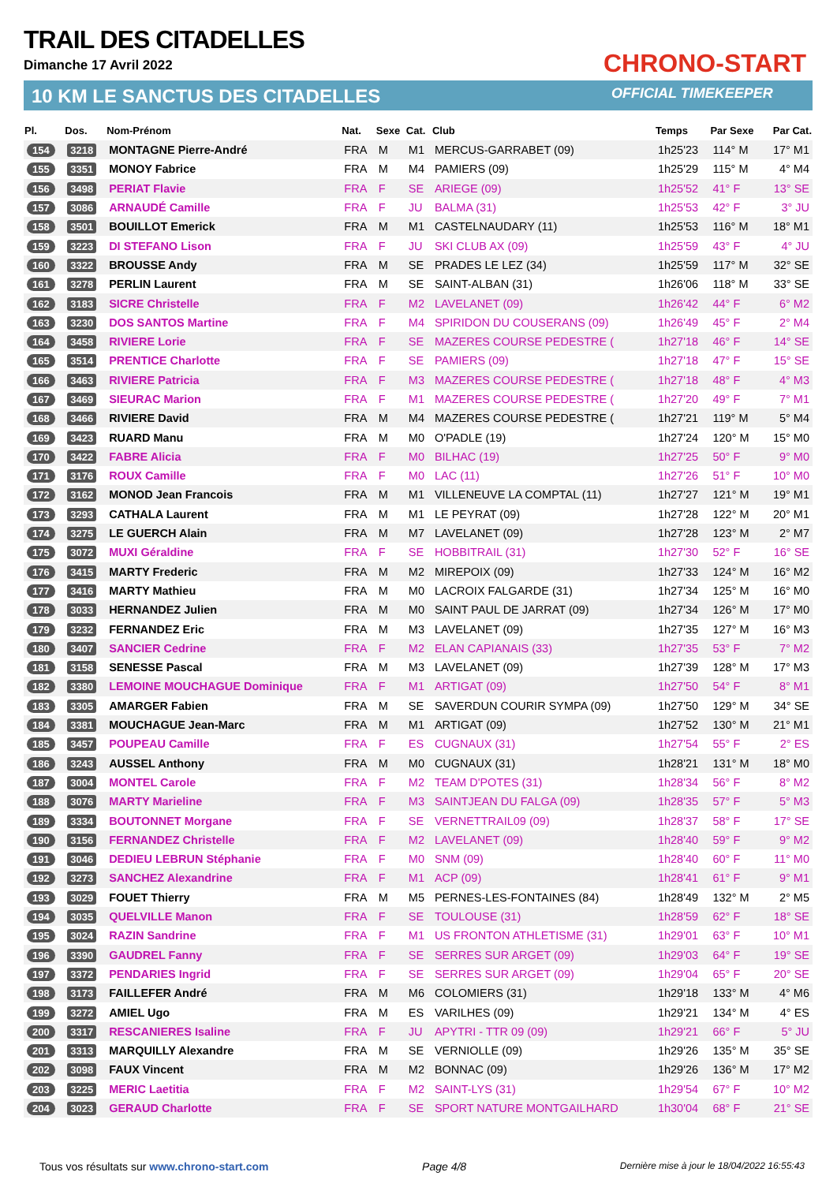TRAIL DES CITADELLES
Dimanche 17 Avril 2022
10 KM LE SANCTUS DES CITADELLES
CHRONO-START
OFFICIAL TIMEKEEPER
| Pl. | Dos. | Nom-Prénom | Nat. | Sexe | Cat. | Club | Temps | Par Sexe | Par Cat. |
| --- | --- | --- | --- | --- | --- | --- | --- | --- | --- |
| 154 | 3218 | MONTAGNE Pierre-André | FRA | M | M1 | MERCUS-GARRABET (09) | 1h25'23 | 114° M | 17° M1 |
| 155 | 3351 | MONOY Fabrice | FRA | M | M4 | PAMIERS (09) | 1h25'29 | 115° M | 4° M4 |
| 156 | 3498 | PERIAT Flavie | FRA | F | SE | ARIEGE (09) | 1h25'52 | 41° F | 13° SE |
| 157 | 3086 | ARNAUDÉ Camille | FRA | F | JU | BALMA (31) | 1h25'53 | 42° F | 3° JU |
| 158 | 3501 | BOUILLOT Emerick | FRA | M | M1 | CASTELNAUDARY (11) | 1h25'53 | 116° M | 18° M1 |
| 159 | 3223 | DI STEFANO Lison | FRA | F | JU | SKI CLUB AX (09) | 1h25'59 | 43° F | 4° JU |
| 160 | 3322 | BROUSSE Andy | FRA | M | SE | PRADES LE LEZ (34) | 1h25'59 | 117° M | 32° SE |
| 161 | 3278 | PERLIN Laurent | FRA | M | SE | SAINT-ALBAN (31) | 1h26'06 | 118° M | 33° SE |
| 162 | 3183 | SICRE Christelle | FRA | F | M2 | LAVELANET (09) | 1h26'42 | 44° F | 6° M2 |
| 163 | 3230 | DOS SANTOS Martine | FRA | F | M4 | SPIRIDON DU COUSERANS (09) | 1h26'49 | 45° F | 2° M4 |
| 164 | 3458 | RIVIERE Lorie | FRA | F | SE | MAZERES COURSE PEDESTRE ( | 1h27'18 | 46° F | 14° SE |
| 165 | 3514 | PRENTICE Charlotte | FRA | F | SE | PAMIERS (09) | 1h27'18 | 47° F | 15° SE |
| 166 | 3463 | RIVIERE Patricia | FRA | F | M3 | MAZERES COURSE PEDESTRE ( | 1h27'18 | 48° F | 4° M3 |
| 167 | 3469 | SIEURAC Marion | FRA | F | M1 | MAZERES COURSE PEDESTRE ( | 1h27'20 | 49° F | 7° M1 |
| 168 | 3466 | RIVIERE David | FRA | M | M4 | MAZERES COURSE PEDESTRE ( | 1h27'21 | 119° M | 5° M4 |
| 169 | 3423 | RUARD Manu | FRA | M | M0 | O'PADLE (19) | 1h27'24 | 120° M | 15° M0 |
| 170 | 3422 | FABRE Alicia | FRA | F | M0 | BILHAC (19) | 1h27'25 | 50° F | 9° M0 |
| 171 | 3176 | ROUX Camille | FRA | F | M0 | LAC (11) | 1h27'26 | 51° F | 10° M0 |
| 172 | 3162 | MONOD Jean Francois | FRA | M | M1 | VILLENEUVE LA COMPTAL (11) | 1h27'27 | 121° M | 19° M1 |
| 173 | 3293 | CATHALA Laurent | FRA | M | M1 | LE PEYRAT (09) | 1h27'28 | 122° M | 20° M1 |
| 174 | 3275 | LE GUERCH Alain | FRA | M | M7 | LAVELANET (09) | 1h27'28 | 123° M | 2° M7 |
| 175 | 3072 | MUXI Géraldine | FRA | F | SE | HOBBITRAIL (31) | 1h27'30 | 52° F | 16° SE |
| 176 | 3415 | MARTY Frederic | FRA | M | M2 | MIREPOIX (09) | 1h27'33 | 124° M | 16° M2 |
| 177 | 3416 | MARTY Mathieu | FRA | M | M0 | LACROIX FALGARDE (31) | 1h27'34 | 125° M | 16° M0 |
| 178 | 3033 | HERNANDEZ Julien | FRA | M | M0 | SAINT PAUL DE JARRAT (09) | 1h27'34 | 126° M | 17° M0 |
| 179 | 3232 | FERNANDEZ Eric | FRA | M | M3 | LAVELANET (09) | 1h27'35 | 127° M | 16° M3 |
| 180 | 3407 | SANCIER Cedrine | FRA | F | M2 | ELAN CAPIANAIS (33) | 1h27'35 | 53° F | 7° M2 |
| 181 | 3158 | SENESSE Pascal | FRA | M | M3 | LAVELANET (09) | 1h27'39 | 128° M | 17° M3 |
| 182 | 3380 | LEMOINE MOUCHAGUE Dominique | FRA | F | M1 | ARTIGAT (09) | 1h27'50 | 54° F | 8° M1 |
| 183 | 3305 | AMARGER Fabien | FRA | M | SE | SAVERDUN COURIR SYMPA (09) | 1h27'50 | 129° M | 34° SE |
| 184 | 3381 | MOUCHAGUE Jean-Marc | FRA | M | M1 | ARTIGAT (09) | 1h27'52 | 130° M | 21° M1 |
| 185 | 3457 | POUPEAU Camille | FRA | F | ES | CUGNAUX (31) | 1h27'54 | 55° F | 2° ES |
| 186 | 3243 | AUSSEL Anthony | FRA | M | M0 | CUGNAUX (31) | 1h28'21 | 131° M | 18° M0 |
| 187 | 3004 | MONTEL Carole | FRA | F | M2 | TEAM D'POTES (31) | 1h28'34 | 56° F | 8° M2 |
| 188 | 3076 | MARTY Marieline | FRA | F | M3 | SAINTJEAN DU FALGA (09) | 1h28'35 | 57° F | 5° M3 |
| 189 | 3334 | BOUTONNET Morgane | FRA | F | SE | VERNETTRAIL09 (09) | 1h28'37 | 58° F | 17° SE |
| 190 | 3156 | FERNANDEZ Christelle | FRA | F | M2 | LAVELANET (09) | 1h28'40 | 59° F | 9° M2 |
| 191 | 3046 | DEDIEU LEBRUN Stéphanie | FRA | F | M0 | SNM (09) | 1h28'40 | 60° F | 11° M0 |
| 192 | 3273 | SANCHEZ Alexandrine | FRA | F | M1 | ACP (09) | 1h28'41 | 61° F | 9° M1 |
| 193 | 3029 | FOUET Thierry | FRA | M | M5 | PERNES-LES-FONTAINES (84) | 1h28'49 | 132° M | 2° M5 |
| 194 | 3035 | QUELVILLE Manon | FRA | F | SE | TOULOUSE (31) | 1h28'59 | 62° F | 18° SE |
| 195 | 3024 | RAZIN Sandrine | FRA | F | M1 | US FRONTON ATHLETISME (31) | 1h29'01 | 63° F | 10° M1 |
| 196 | 3390 | GAUDREL Fanny | FRA | F | SE | SERRES SUR ARGET (09) | 1h29'03 | 64° F | 19° SE |
| 197 | 3372 | PENDARIES Ingrid | FRA | F | SE | SERRES SUR ARGET (09) | 1h29'04 | 65° F | 20° SE |
| 198 | 3173 | FAILLEFER André | FRA | M | M6 | COLOMIERS (31) | 1h29'18 | 133° M | 4° M6 |
| 199 | 3272 | AMIEL Ugo | FRA | M | ES | VARILHES (09) | 1h29'21 | 134° M | 4° ES |
| 200 | 3317 | RESCANIERES Isaline | FRA | F | JU | APYTRI - TTR 09 (09) | 1h29'21 | 66° F | 5° JU |
| 201 | 3313 | MARQUILLY Alexandre | FRA | M | SE | VERNIOLLE (09) | 1h29'26 | 135° M | 35° SE |
| 202 | 3098 | FAUX Vincent | FRA | M | M2 | BONNAC (09) | 1h29'26 | 136° M | 17° M2 |
| 203 | 3225 | MERIC Laetitia | FRA | F | M2 | SAINT-LYS (31) | 1h29'54 | 67° F | 10° M2 |
| 204 | 3023 | GERAUD Charlotte | FRA | F | SE | SPORT NATURE MONTGAILHARD | 1h30'04 | 68° F | 21° SE |
Tous vos résultats sur www.chrono-start.com Page 4/8 Dernière mise à jour le 18/04/2022 16:55:43